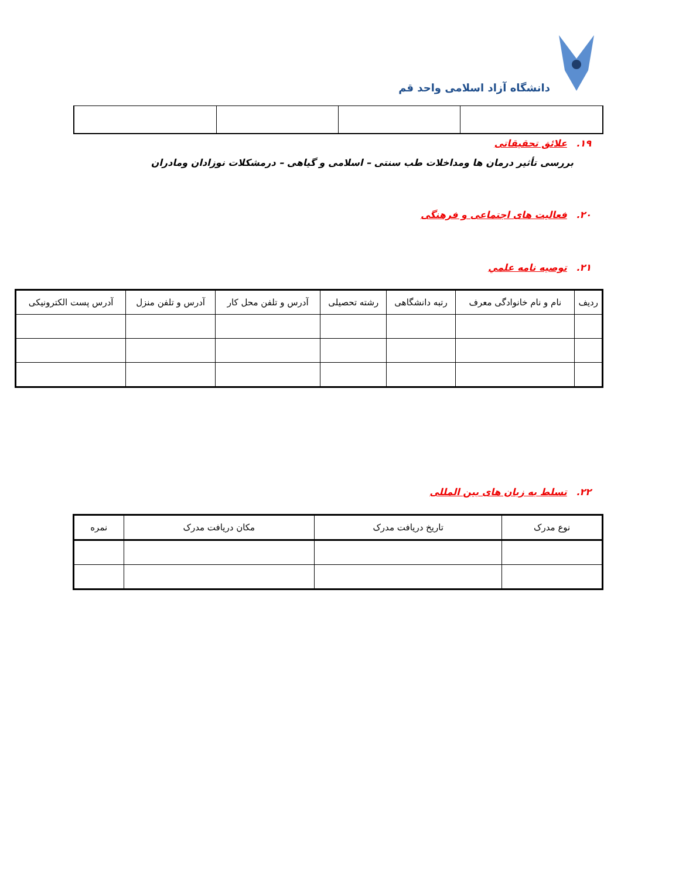دانشگاه آزاد اسلامی واحد قم
۱۹. علائق تحقیقاتی
بررسی تأثیر درمان ها ومداخلات طب سنتی – اسلامی و گیاهی – درمشکلات نوزادان ومادران
۲۰. فعالیت های اجتماعی و فرهنگی
۲۱. توصیه نامه علمي
| ردیف | نام و نام خانوادگی معرف | رتبه دانشگاهی | رشته تحصیلی | آدرس و تلفن محل کار | آدرس و تلفن منزل | آدرس پست الکترونیکی |
| --- | --- | --- | --- | --- | --- | --- |
۲۲. تسلط به زبان های بین المللی
| نوع مدرک | تاریخ دریافت مدرک | مکان دریافت مدرک | نمره |
| --- | --- | --- | --- |